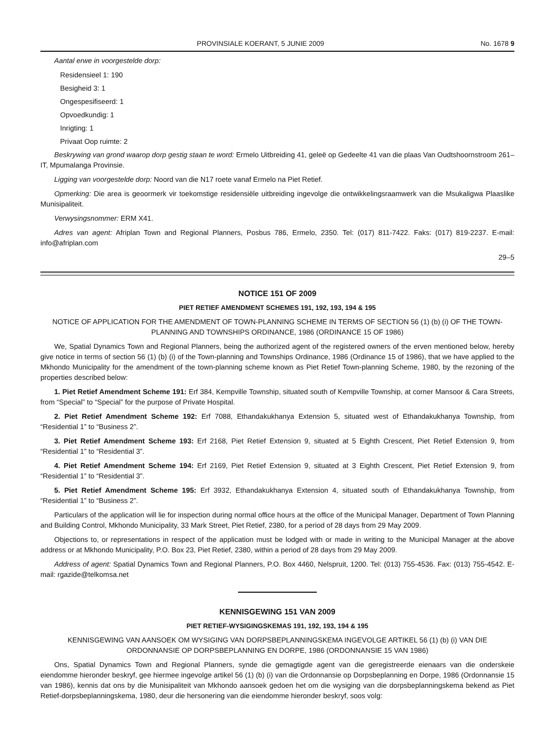PROVINSIALE KOERANT, 5 JUNIE 2009 No. 1678 9
Aantal erwe in voorgestelde dorp:
Residensieel 1: 190
Besigheid 3: 1
Ongespesifiseerd: 1
Opvoedkundig: 1
Inrigting: 1
Privaat Oop ruimte: 2
Beskrywing van grond waarop dorp gestig staan te word: Ermelo Uitbreiding 41, geleë op Gedeelte 41 van die plaas Van Oudtshoornstroom 261–IT, Mpumalanga Provinsie.
Ligging van voorgestelde dorp: Noord van die N17 roete vanaf Ermelo na Piet Retief.
Opmerking: Die area is geoormerk vir toekomstige residensiële uitbreiding ingevolge die ontwikkelingsraamwerk van die Msukaligwa Plaaslike Munisipaliteit.
Verwysingsnommer: ERM X41.
Adres van agent: Afriplan Town and Regional Planners, Posbus 786, Ermelo, 2350. Tel: (017) 811-7422. Faks: (017) 819-2237. E-mail: info@afriplan.com
29–5
NOTICE 151 OF 2009
PIET RETIEF AMENDMENT SCHEMES 191, 192, 193, 194 & 195
NOTICE OF APPLICATION FOR THE AMENDMENT OF TOWN-PLANNING SCHEME IN TERMS OF SECTION 56 (1) (b) (i) OF THE TOWN-PLANNING AND TOWNSHIPS ORDINANCE, 1986 (ORDINANCE 15 OF 1986)
We, Spatial Dynamics Town and Regional Planners, being the authorized agent of the registered owners of the erven mentioned below, hereby give notice in terms of section 56 (1) (b) (i) of the Town-planning and Townships Ordinance, 1986 (Ordinance 15 of 1986), that we have applied to the Mkhondo Municipality for the amendment of the town-planning scheme known as Piet Retief Town-planning Scheme, 1980, by the rezoning of the properties described below:
1. Piet Retief Amendment Scheme 191: Erf 384, Kempville Township, situated south of Kempville Township, at corner Mansoor & Cara Streets, from “Special” to “Special” for the purpose of Private Hospital.
2. Piet Retief Amendment Scheme 192: Erf 7088, Ethandakukhanya Extension 5, situated west of Ethandakukhanya Township, from “Residential 1” to “Business 2”.
3. Piet Retief Amendment Scheme 193: Erf 2168, Piet Retief Extension 9, situated at 5 Eighth Crescent, Piet Retief Extension 9, from “Residential 1” to “Residential 3”.
4. Piet Retief Amendment Scheme 194: Erf 2169, Piet Retief Extension 9, situated at 3 Eighth Crescent, Piet Retief Extension 9, from “Residential 1” to “Residential 3”.
5. Piet Retief Amendment Scheme 195: Erf 3932, Ethandakukhanya Extension 4, situated south of Ethandakukhanya Township, from “Residential 1” to “Business 2”.
Particulars of the application will lie for inspection during normal office hours at the office of the Municipal Manager, Department of Town Planning and Building Control, Mkhondo Municipality, 33 Mark Street, Piet Retief, 2380, for a period of 28 days from 29 May 2009.
Objections to, or representations in respect of the application must be lodged with or made in writing to the Municipal Manager at the above address or at Mkhondo Municipality, P.O. Box 23, Piet Retief, 2380, within a period of 28 days from 29 May 2009.
Address of agent: Spatial Dynamics Town and Regional Planners, P.O. Box 4460, Nelspruit, 1200. Tel: (013) 755-4536. Fax: (013) 755-4542. E-mail: rgazide@telkomsa.net
KENNISGEWING 151 VAN 2009
PIET RETIEF-WYSIGINGSKEMAS 191, 192, 193, 194 & 195
KENNISGEWING VAN AANSOEK OM WYSIGING VAN DORPSBEPLANNINGSKEMA INGEVOLGE ARTIKEL 56 (1) (b) (i) VAN DIE ORDONNANSIE OP DORPSBEPLANNING EN DORPE, 1986 (ORDONNANSIE 15 VAN 1986)
Ons, Spatial Dynamics Town and Regional Planners, synde die gemagtigde agent van die geregistreerde eienaars van die onderskeie eiendomme hieronder beskryf, gee hiermee ingevolge artikel 56 (1) (b) (i) van die Ordonnansie op Dorpsbeplanning en Dorpe, 1986 (Ordonnansie 15 van 1986), kennis dat ons by die Munisipaliteit van Mkhondo aansoek gedoen het om die wysiging van die dorpsbeplanningskema bekend as Piet Retief-dorpsbeplanningskema, 1980, deur die hersonering van die eiendomme hieronder beskryf, soos volg: